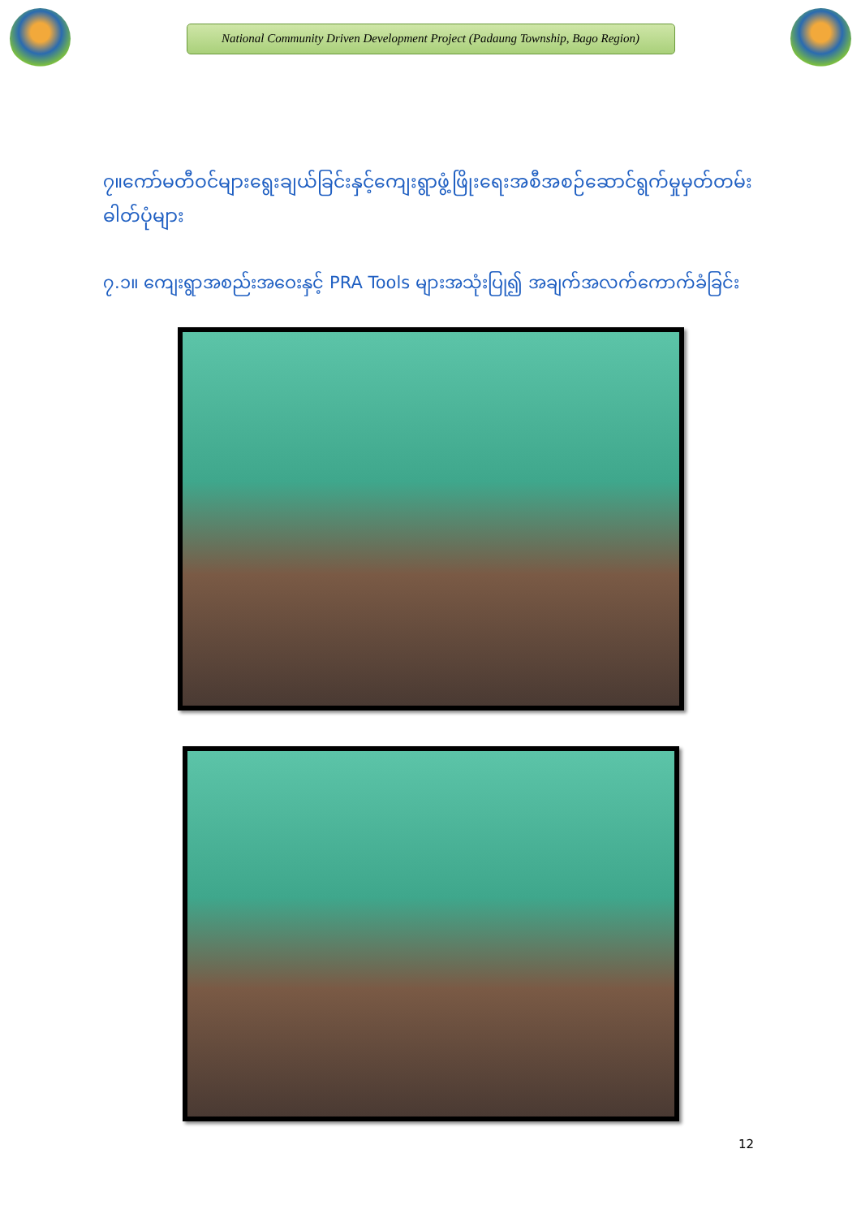National Community Driven Development Project (Padaung Township, Bago Region)
၇။ကော်မတီဝင်များရွေးချယ်ခြင်းနှင့်ကျေးရွာဖွံ့ဖြိုးရေးအစီအစဉ်ဆောင်ရွက်မှုမှတ်တမ်းဓါတ်ပုံများ
၇.၁။ ကျေးရွာအစည်းအဝေးနှင့် PRA Tools များအသုံးပြု၍ အချက်အလက်ကောက်ခံခြင်း
12